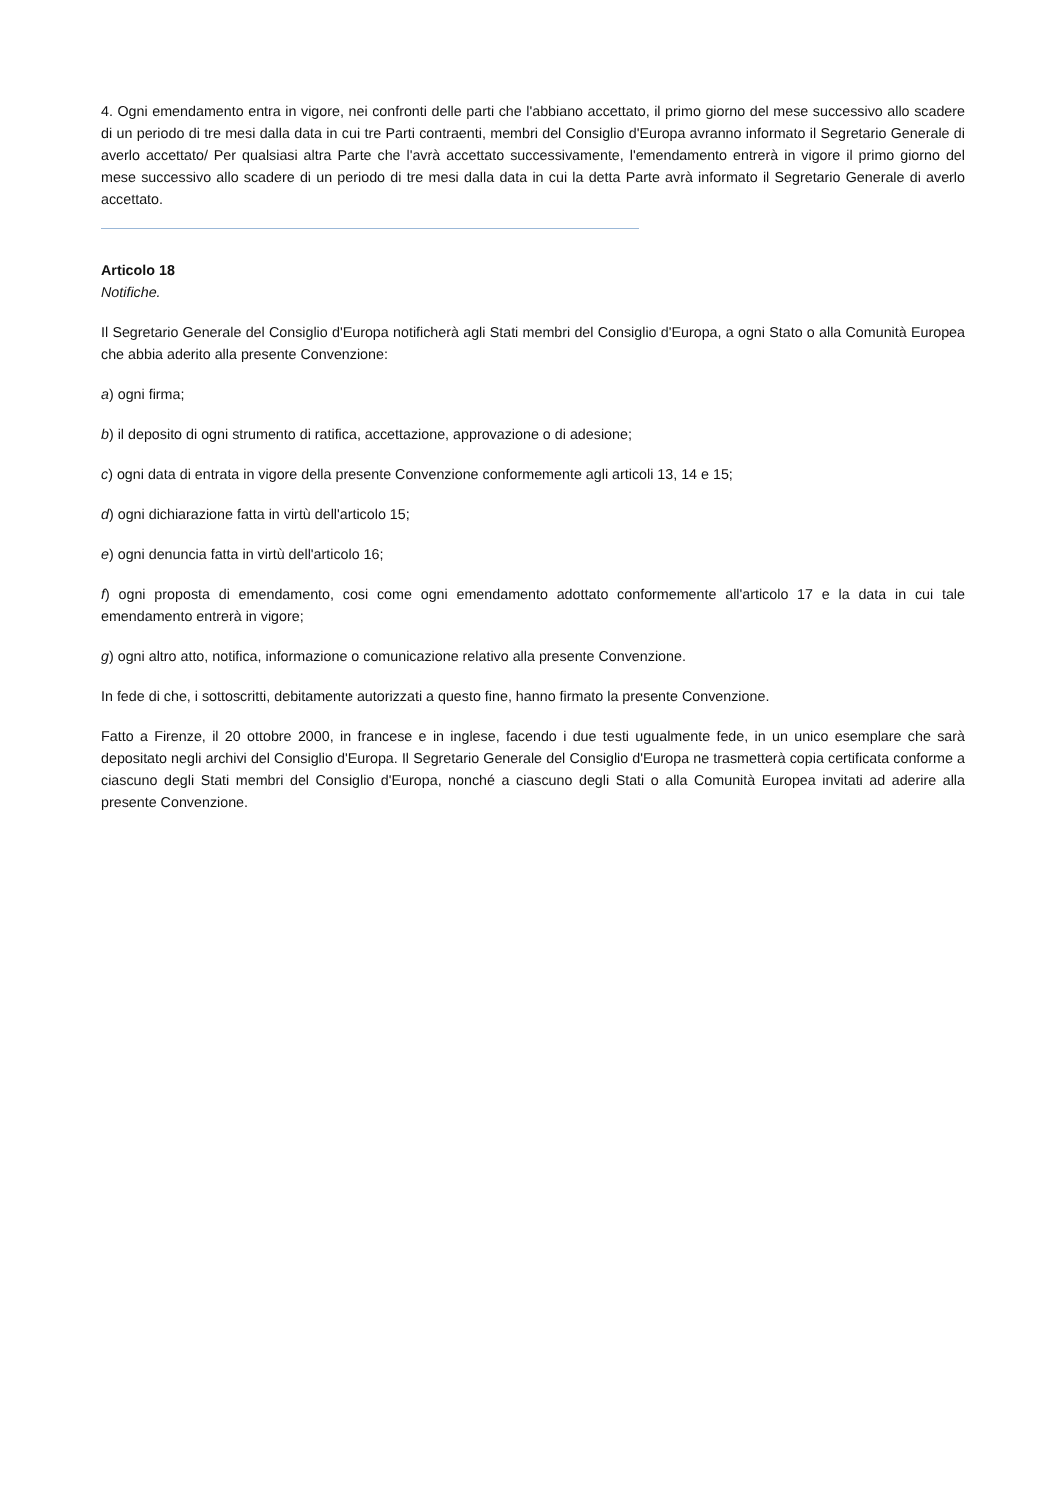4. Ogni emendamento entra in vigore, nei confronti delle parti che l'abbiano accettato, il primo giorno del mese successivo allo scadere di un periodo di tre mesi dalla data in cui tre Parti contraenti, membri del Consiglio d'Europa avranno informato il Segretario Generale di averlo accettato/ Per qualsiasi altra Parte che l'avrà accettato successivamente, l'emendamento entrerà in vigore il primo giorno del mese successivo allo scadere di un periodo di tre mesi dalla data in cui la detta Parte avrà informato il Segretario Generale di averlo accettato.
Articolo 18
Notifiche.
Il Segretario Generale del Consiglio d'Europa notificherà agli Stati membri del Consiglio d'Europa, a ogni Stato o alla Comunità Europea che abbia aderito alla presente Convenzione:
a) ogni firma;
b) il deposito di ogni strumento di ratifica, accettazione, approvazione o di adesione;
c) ogni data di entrata in vigore della presente Convenzione conformemente agli articoli 13, 14 e 15;
d) ogni dichiarazione fatta in virtù dell'articolo 15;
e) ogni denuncia fatta in virtù dell'articolo 16;
f) ogni proposta di emendamento, cosi come ogni emendamento adottato conformemente all'articolo 17 e la data in cui tale emendamento entrerà in vigore;
g) ogni altro atto, notifica, informazione o comunicazione relativo alla presente Convenzione.
In fede di che, i sottoscritti, debitamente autorizzati a questo fine, hanno firmato la presente Convenzione.
Fatto a Firenze, il 20 ottobre 2000, in francese e in inglese, facendo i due testi ugualmente fede, in un unico esemplare che sarà depositato negli archivi del Consiglio d'Europa. Il Segretario Generale del Consiglio d'Europa ne trasmetterà copia certificata conforme a ciascuno degli Stati membri del Consiglio d'Europa, nonché a ciascuno degli Stati o alla Comunità Europea invitati ad aderire alla presente Convenzione.